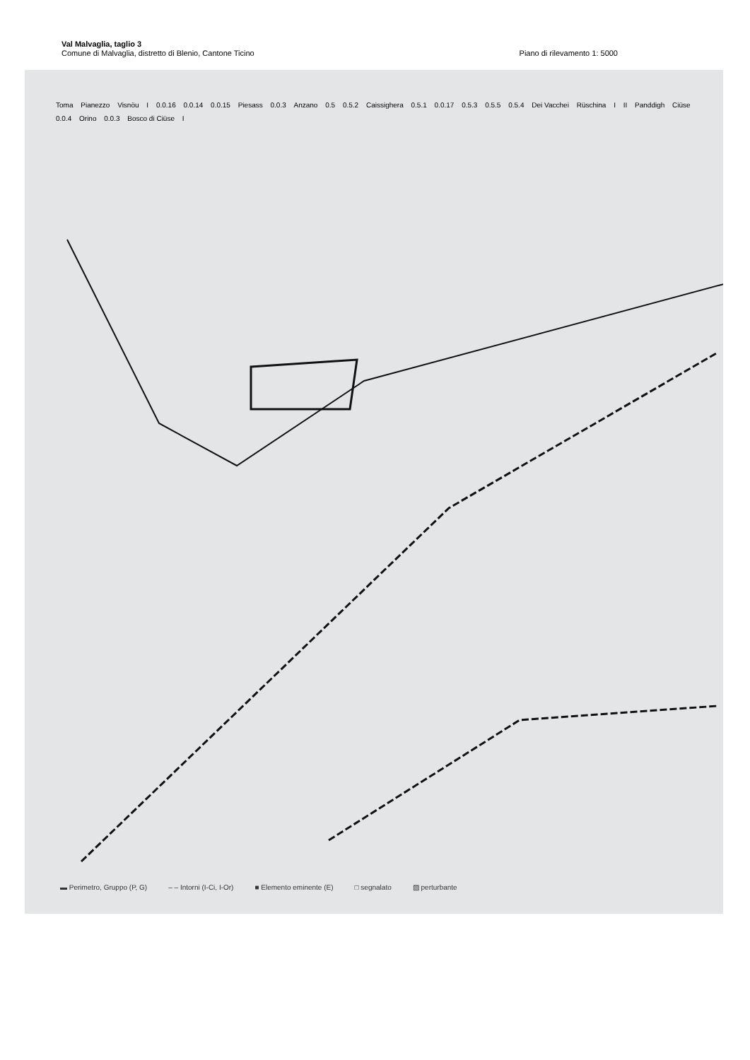Val Malvaglia, taglio 3
Comune di Malvaglia, distretto di Blenio, Cantone Ticino Piano di rilevamento 1: 5000
Toma Pianezzo Visnöu I 0.0.16 0.0.14 0.0.15 Piesass 0.0.3 Anzano 0.5 0.5.2 Caissighera 0.5.1 0.0.17 0.5.3 0.5.5 0.5.4 Dei Vacchei Rüschina I II Panddigh Ciüse 0.0.4 Orino 0.0.3 Bosco di Ciüse I
▬ Perimetro, Gruppo (P, G) ‒ ‒ Intorni (I-Ci, I-Or) ■ Elemento eminente (E) □ segnalato ▨ perturbante